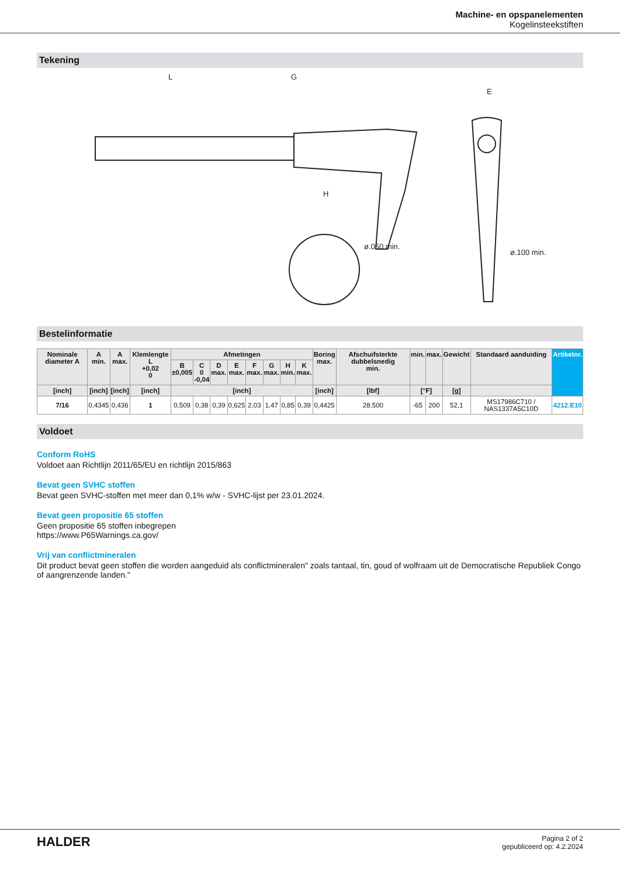Machine- en opspanelementen
Kogelinsteekstiften
Tekening
L
G
H
ø.050 min.
ø.100 min.
E
Bestelinformatie
| Nominale diameter A | A min. | A max. | Klemlengte L +0,02 0 | Afmetingen | | | | | | | | Boring max. | Afschuifsterkte dubbelsnedig min. | min. | max. | Gewicht | Standaard aanduiding | Artikelnr. |
| --- | --- | --- | --- | --- | --- | --- | --- | --- | --- | --- | --- | --- | --- | --- | --- | --- | --- | --- |
| | | | | B ±0,005 | C 0 -0,04 | D max. | E max. | F max. | G max. | H min. | K max. | | | | | | | |
| [inch] | [inch] | [inch] | [inch] | [inch] | | | | | | | | [inch] | [lbf] | [°F] | | [g] | | |
| 7/16 | 0,4345 | 0,436 | 1 | 0,509 | 0,38 | 0,39 | 0,625 | 2,03 | 1,47 | 0,85 | 0,39 | 0,4425 | 28.500 | -65 | 200 | 52,1 | MS17986C710 / NAS1337A5C10D | 4212.E10 |
Voldoet
Conform RoHS
Voldoet aan Richtlijn 2011/65/EU en richtlijn 2015/863
Bevat geen SVHC stoffen
Bevat geen SVHC-stoffen met meer dan 0,1% w/w - SVHC-lijst per 23.01.2024.
Bevat geen propositie 65 stoffen
Geen propositie 65 stoffen inbegrepen
https://www.P65Warnings.ca.gov/
Vrij van conflictmineralen
Dit product bevat geen stoffen die worden aangeduid als conflictmineralen" zoals tantaal, tin, goud of wolfraam uit de Democratische Republiek Congo of aangrenzende landen."
HALDER
Pagina 2 of 2
gepubliceerd op: 4.2.2024